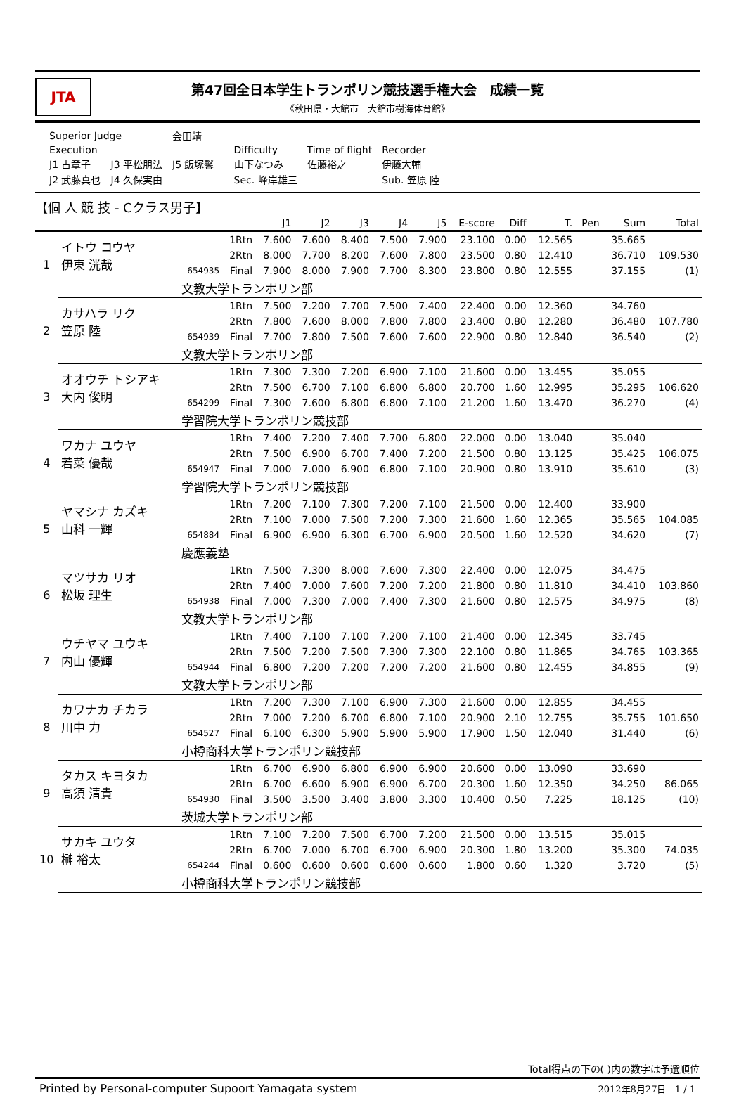JTA
第47回全日本学生トランポリン競技選手権大会　成績一覧
《秋田県・大館市　大館市樹海体育館》
| Superior Judge | | 会田靖 | | | | | |
| Execution | | | | Difficulty | Time of flight | Recorder | |
| J1 古章子 | J3 平松朋法 | J5 飯塚馨 | | 山下なつみ | 佐藤裕之 | 伊藤大輔 | |
| J2 武藤真也 | J4 久保実由 | | | Sec. 峰岸雄三 | | Sub. 笠原 陸 | |
【個 人 競 技 - Cクラス男子】
| | | | | J1 | J2 | J3 | J4 | J5 | E-score | Diff | T. | Pen | Sum | Total |
| --- | --- | --- | --- | --- | --- | --- | --- | --- | --- | --- | --- | --- | --- | --- |
| 1 | イトウ コウヤ 伊東 洸哉 | | 1Rtn | 7.600 | 7.600 | 8.400 | 7.500 | 7.900 | 23.100 | 0.00 | 12.565 | | 35.665 | |
| | | | 2Rtn | 8.000 | 7.700 | 8.200 | 7.600 | 7.800 | 23.500 | 0.80 | 12.410 | | 36.710 | 109.530 |
| | | 654935 | Final | 7.900 | 8.000 | 7.900 | 7.700 | 8.300 | 23.800 | 0.80 | 12.555 | | 37.155 | (1) |
| | | 文教大学トランポリン部 | | | | | | | | | | | | |
| 2 | カサハラ リク 笠原 陸 | | 1Rtn | 7.500 | 7.200 | 7.700 | 7.500 | 7.400 | 22.400 | 0.00 | 12.360 | | 34.760 | |
| | | | 2Rtn | 7.800 | 7.600 | 8.000 | 7.800 | 7.800 | 23.400 | 0.80 | 12.280 | | 36.480 | 107.780 |
| | | 654939 | Final | 7.700 | 7.800 | 7.500 | 7.600 | 7.600 | 22.900 | 0.80 | 12.840 | | 36.540 | (2) |
| | | 文教大学トランポリン部 | | | | | | | | | | | | |
| 3 | オオウチ トシアキ 大内 俊明 | | 1Rtn | 7.300 | 7.300 | 7.200 | 6.900 | 7.100 | 21.600 | 0.00 | 13.455 | | 35.055 | |
| | | | 2Rtn | 7.500 | 6.700 | 7.100 | 6.800 | 6.800 | 20.700 | 1.60 | 12.995 | | 35.295 | 106.620 |
| | | 654299 | Final | 7.300 | 7.600 | 6.800 | 6.800 | 7.100 | 21.200 | 1.60 | 13.470 | | 36.270 | (4) |
| | | 学習院大学トランポリン競技部 | | | | | | | | | | | | |
| 4 | ワカナ ユウヤ 若菜 優哉 | | 1Rtn | 7.400 | 7.200 | 7.400 | 7.700 | 6.800 | 22.000 | 0.00 | 13.040 | | 35.040 | |
| | | | 2Rtn | 7.500 | 6.900 | 6.700 | 7.400 | 7.200 | 21.500 | 0.80 | 13.125 | | 35.425 | 106.075 |
| | | 654947 | Final | 7.000 | 7.000 | 6.900 | 6.800 | 7.100 | 20.900 | 0.80 | 13.910 | | 35.610 | (3) |
| | | 学習院大学トランポリン競技部 | | | | | | | | | | | | |
| 5 | ヤマシナ カズキ 山科 一輝 | | 1Rtn | 7.200 | 7.100 | 7.300 | 7.200 | 7.100 | 21.500 | 0.00 | 12.400 | | 33.900 | |
| | | | 2Rtn | 7.100 | 7.000 | 7.500 | 7.200 | 7.300 | 21.600 | 1.60 | 12.365 | | 35.565 | 104.085 |
| | | 654884 | Final | 6.900 | 6.900 | 6.300 | 6.700 | 6.900 | 20.500 | 1.60 | 12.520 | | 34.620 | (7) |
| | | 慶應義塾 | | | | | | | | | | | | |
| 6 | マツサカ リオ 松坂 理生 | | 1Rtn | 7.500 | 7.300 | 8.000 | 7.600 | 7.300 | 22.400 | 0.00 | 12.075 | | 34.475 | |
| | | | 2Rtn | 7.400 | 7.000 | 7.600 | 7.200 | 7.200 | 21.800 | 0.80 | 11.810 | | 34.410 | 103.860 |
| | | 654938 | Final | 7.000 | 7.300 | 7.000 | 7.400 | 7.300 | 21.600 | 0.80 | 12.575 | | 34.975 | (8) |
| | | 文教大学トランポリン部 | | | | | | | | | | | | |
| 7 | ウチヤマ ユウキ 内山 優輝 | | 1Rtn | 7.400 | 7.100 | 7.100 | 7.200 | 7.100 | 21.400 | 0.00 | 12.345 | | 33.745 | |
| | | | 2Rtn | 7.500 | 7.200 | 7.500 | 7.300 | 7.300 | 22.100 | 0.80 | 11.865 | | 34.765 | 103.365 |
| | | 654944 | Final | 6.800 | 7.200 | 7.200 | 7.200 | 7.200 | 21.600 | 0.80 | 12.455 | | 34.855 | (9) |
| | | 文教大学トランポリン部 | | | | | | | | | | | | |
| 8 | カワナカ チカラ 川中 力 | | 1Rtn | 7.200 | 7.300 | 7.100 | 6.900 | 7.300 | 21.600 | 0.00 | 12.855 | | 34.455 | |
| | | | 2Rtn | 7.000 | 7.200 | 6.700 | 6.800 | 7.100 | 20.900 | 2.10 | 12.755 | | 35.755 | 101.650 |
| | | 654527 | Final | 6.100 | 6.300 | 5.900 | 5.900 | 5.900 | 17.900 | 1.50 | 12.040 | | 31.440 | (6) |
| | | 小樽商科大学トランポリン競技部 | | | | | | | | | | | | |
| 9 | タカス キヨタカ 高須 清貴 | | 1Rtn | 6.700 | 6.900 | 6.800 | 6.900 | 6.900 | 20.600 | 0.00 | 13.090 | | 33.690 | |
| | | | 2Rtn | 6.700 | 6.600 | 6.900 | 6.900 | 6.700 | 20.300 | 1.60 | 12.350 | | 34.250 | 86.065 |
| | | 654930 | Final | 3.500 | 3.500 | 3.400 | 3.800 | 3.300 | 10.400 | 0.50 | 7.225 | | 18.125 | (10) |
| | | 茨城大学トランポリン部 | | | | | | | | | | | | |
| 10 | サカキ ユウタ 榊 裕太 | | 1Rtn | 7.100 | 7.200 | 7.500 | 6.700 | 7.200 | 21.500 | 0.00 | 13.515 | | 35.015 | |
| | | | 2Rtn | 6.700 | 7.000 | 6.700 | 6.700 | 6.900 | 20.300 | 1.80 | 13.200 | | 35.300 | 74.035 |
| | | 654244 | Final | 0.600 | 0.600 | 0.600 | 0.600 | 0.600 | 1.800 | 0.60 | 1.320 | | 3.720 | (5) |
| | | 小樽商科大学トランポリン競技部 | | | | | | | | | | | | |
Total得点の下の( )内の数字は予選順位
Printed by Personal-computer Supoort Yamagata system 2012年8月27日 1 / 1